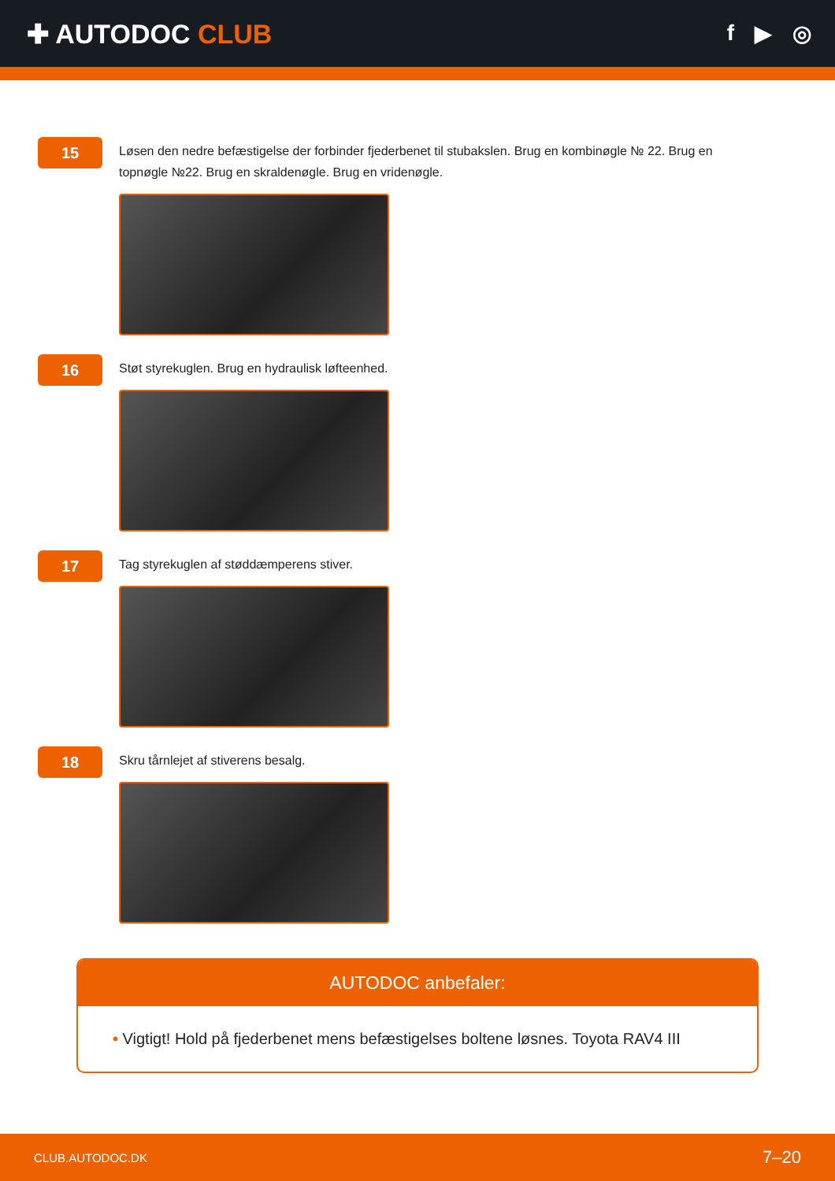✚ AUTODOC CLUB
f ▶ ◎
15
Løsen den nedre befæstigelse der forbinder fjederbenet til stubakslen. Brug en kombinøgle № 22. Brug en topnøgle №22. Brug en skraldenøgle. Brug en vridenøgle.
16
Støt styrekuglen. Brug en hydraulisk løfteenhed.
17
Tag styrekuglen af støddæmperens stiver.
18
Skru tårnlejet af stiverens besalg.
AUTODOC anbefaler:
• Vigtigt! Hold på fjederbenet mens befæstigelses boltene løsnes. Toyota RAV4 III
CLUB.AUTODOC.DK 7–20